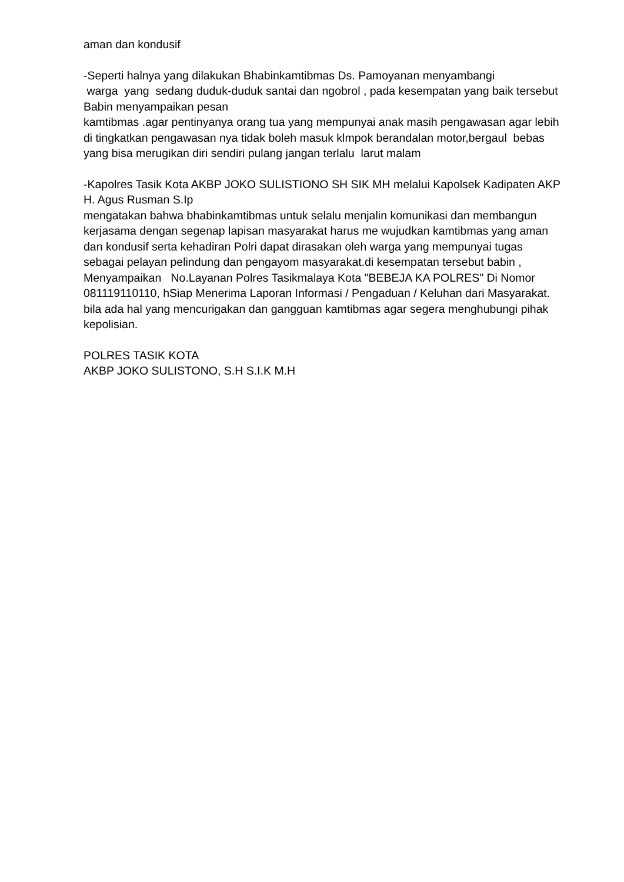aman dan kondusif
-Seperti halnya yang dilakukan Bhabinkamtibmas Ds. Pamoyanan menyambangi
warga yang sedang duduk-duduk santai dan ngobrol , pada kesempatan yang baik tersebut Babin menyampaikan pesan
kamtibmas .agar pentinyanya orang tua yang mempunyai anak masih pengawasan agar lebih di tingkatkan pengawasan nya tidak boleh masuk klmpok berandalan motor,bergaul bebas yang bisa merugikan diri sendiri pulang jangan terlalu larut malam
-Kapolres Tasik Kota AKBP JOKO SULISTIONO SH SIK MH melalui Kapolsek Kadipaten AKP H. Agus Rusman S.Ip
mengatakan bahwa bhabinkamtibmas untuk selalu menjalin komunikasi dan membangun kerjasama dengan segenap lapisan masyarakat harus me wujudkan kamtibmas yang aman dan kondusif serta kehadiran Polri dapat dirasakan oleh warga yang mempunyai tugas sebagai pelayan pelindung dan pengayom masyarakat.di kesempatan tersebut babin , Menyampaikan No.Layanan Polres Tasikmalaya Kota "BEBEJA KA POLRES" Di Nomor 081119110110, hSiap Menerima Laporan Informasi / Pengaduan / Keluhan dari Masyarakat. bila ada hal yang mencurigakan dan gangguan kamtibmas agar segera menghubungi pihak kepolisian.
POLRES TASIK KOTA
AKBP JOKO SULISTONO, S.H S.I.K M.H